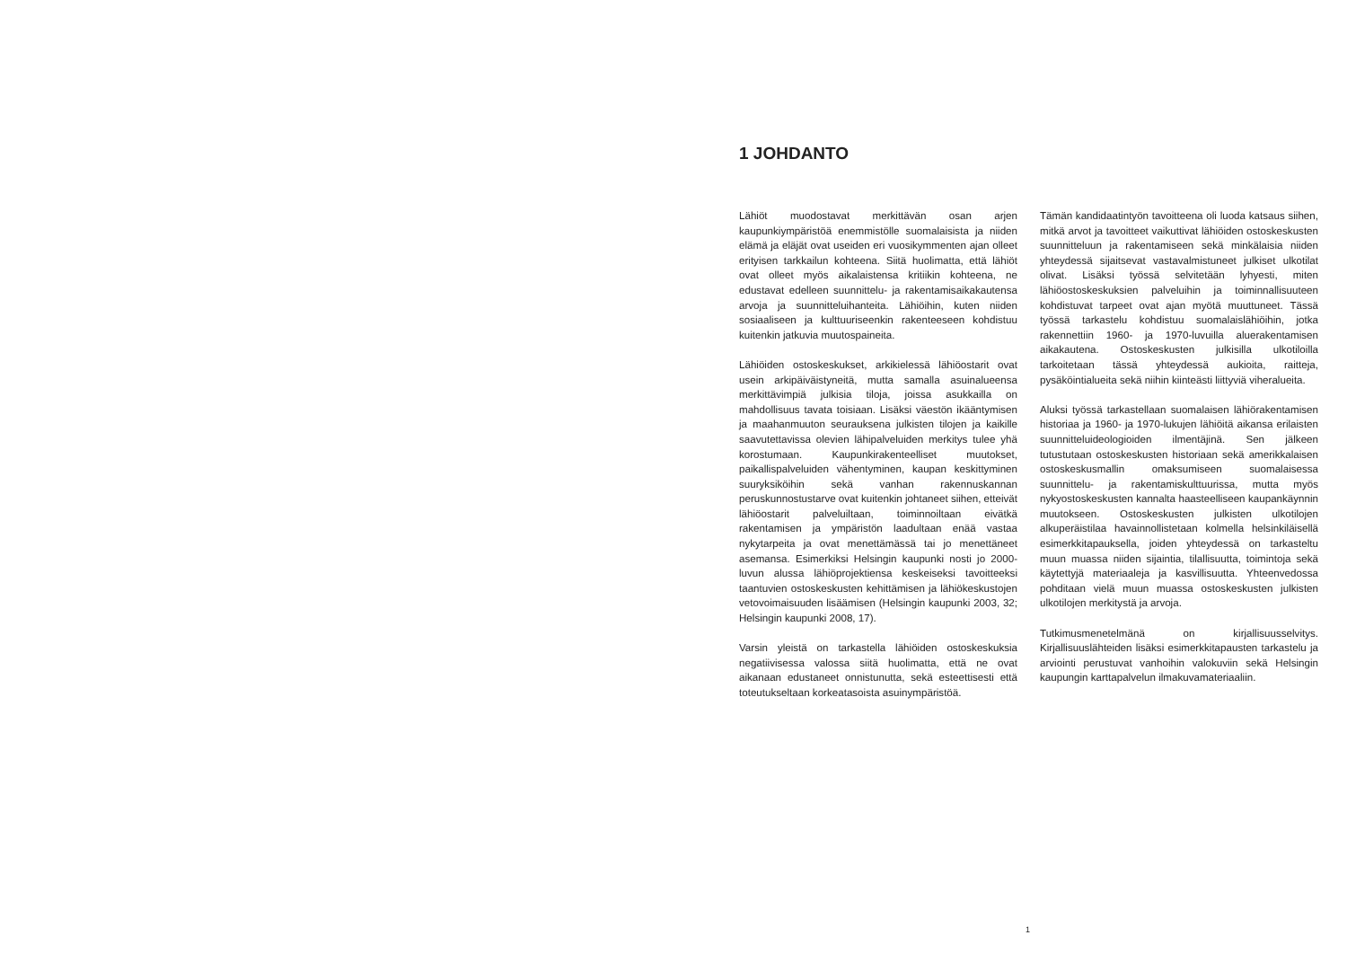1 JOHDANTO
Lähiöt muodostavat merkittävän osan arjen kaupunkiympäristöä enemmistölle suomalaisista ja niiden elämä ja eläjät ovat useiden eri vuosikymmenten ajan olleet erityisen tarkkailun kohteena. Siitä huolimatta, että lähiöt ovat olleet myös aikalaistensa kritiikin kohteena, ne edustavat edelleen suunnittelu- ja rakentamisaikakautensa arvoja ja suunnitteluihanteita. Lähiöihin, kuten niiden sosiaaliseen ja kulttuuriseenkin rakenteeseen kohdistuu kuitenkin jatkuvia muutospaineita.
Lähiöiden ostoskeskukset, arkikielessä lähiöostarit ovat usein arkipäiväistyneitä, mutta samalla asuinalueensa merkittävimpiä julkisia tiloja, joissa asukkailla on mahdollisuus tavata toisiaan. Lisäksi väestön ikääntymisen ja maahanmuuton seurauksena julkisten tilojen ja kaikille saavutettavissa olevien lähipalveluiden merkitys tulee yhä korostumaan. Kaupunkirakenteelliset muutokset, paikallispalveluiden vähentyminen, kaupan keskittyminen suuryksiköihin sekä vanhan rakennuskannan peruskunnostustarve ovat kuitenkin johtaneet siihen, etteivät lähiöostarit palveluiltaan, toiminnoiltaan eivätkä rakentamisen ja ympäristön laadultaan enää vastaa nykytarpeita ja ovat menettämässä tai jo menettäneet asemansa. Esimerkiksi Helsingin kaupunki nosti jo 2000-luvun alussa lähiöprojektiensa keskeiseksi tavoitteeksi taantuvien ostoskeskusten kehittämisen ja lähiökeskustojen vetovoimaisuuden lisäämisen (Helsingin kaupunki 2003, 32; Helsingin kaupunki 2008, 17).
Varsin yleistä on tarkastella lähiöiden ostoskeskuksia negatiivisessa valossa siitä huolimatta, että ne ovat aikanaan edustaneet onnistunutta, sekä esteettisesti että toteutukseltaan korkeatasoista asuinympäristöä.
Tämän kandidaatintyön tavoitteena oli luoda katsaus siihen, mitkä arvot ja tavoitteet vaikuttivat lähiöiden ostoskeskusten suunnitteluun ja rakentamiseen sekä minkälaisia niiden yhteydessä sijaitsevat vastavalmistuneet julkiset ulkotilat olivat. Lisäksi työssä selvitetään lyhyesti, miten lähiöostoskeskuksien palveluihin ja toiminnallisuuteen kohdistuvat tarpeet ovat ajan myötä muuttuneet. Tässä työssä tarkastelu kohdistuu suomalaislähiöihin, jotka rakennettiin 1960- ja 1970-luvuilla aluerakentamisen aikakautena. Ostoskeskusten julkisilla ulkotiloilla tarkoitetaan tässä yhteydessä aukioita, raitteja, pysäköintialueita sekä niihin kiinteästi liittyviä viheralueita.
Aluksi työssä tarkastellaan suomalaisen lähiörakentamisen historiaa ja 1960- ja 1970-lukujen lähiöitä aikansa erilaisten suunnitteluideologioiden ilmentäjinä. Sen jälkeen tutustutaan ostoskeskusten historiaan sekä amerikkalaisen ostoskeskusmallin omaksumiseen suomalaisessa suunnittelu- ja rakentamiskulttuurissa, mutta myös nykyostoskeskusten kannalta haasteelliseen kaupankäynnin muutokseen. Ostoskeskusten julkisten ulkotilojen alkuperäistilaa havainnollistetaan kolmella helsinkiläisellä esimerkkitapauksella, joiden yhteydessä on tarkasteltu muun muassa niiden sijaintia, tilallisuutta, toimintoja sekä käytettyjä materiaaleja ja kasvillisuutta. Yhteenvedossa pohditaan vielä muun muassa ostoskeskusten julkisten ulkotilojen merkitystä ja arvoja.
Tutkimusmenetelmänä on kirjallisuusselvitys. Kirjallisuuslähteiden lisäksi esimerkkitapausten tarkastelu ja arviointi perustuvat vanhoihin valokuviin sekä Helsingin kaupungin karttapalvelun ilmakuvamateriaaliin.
1